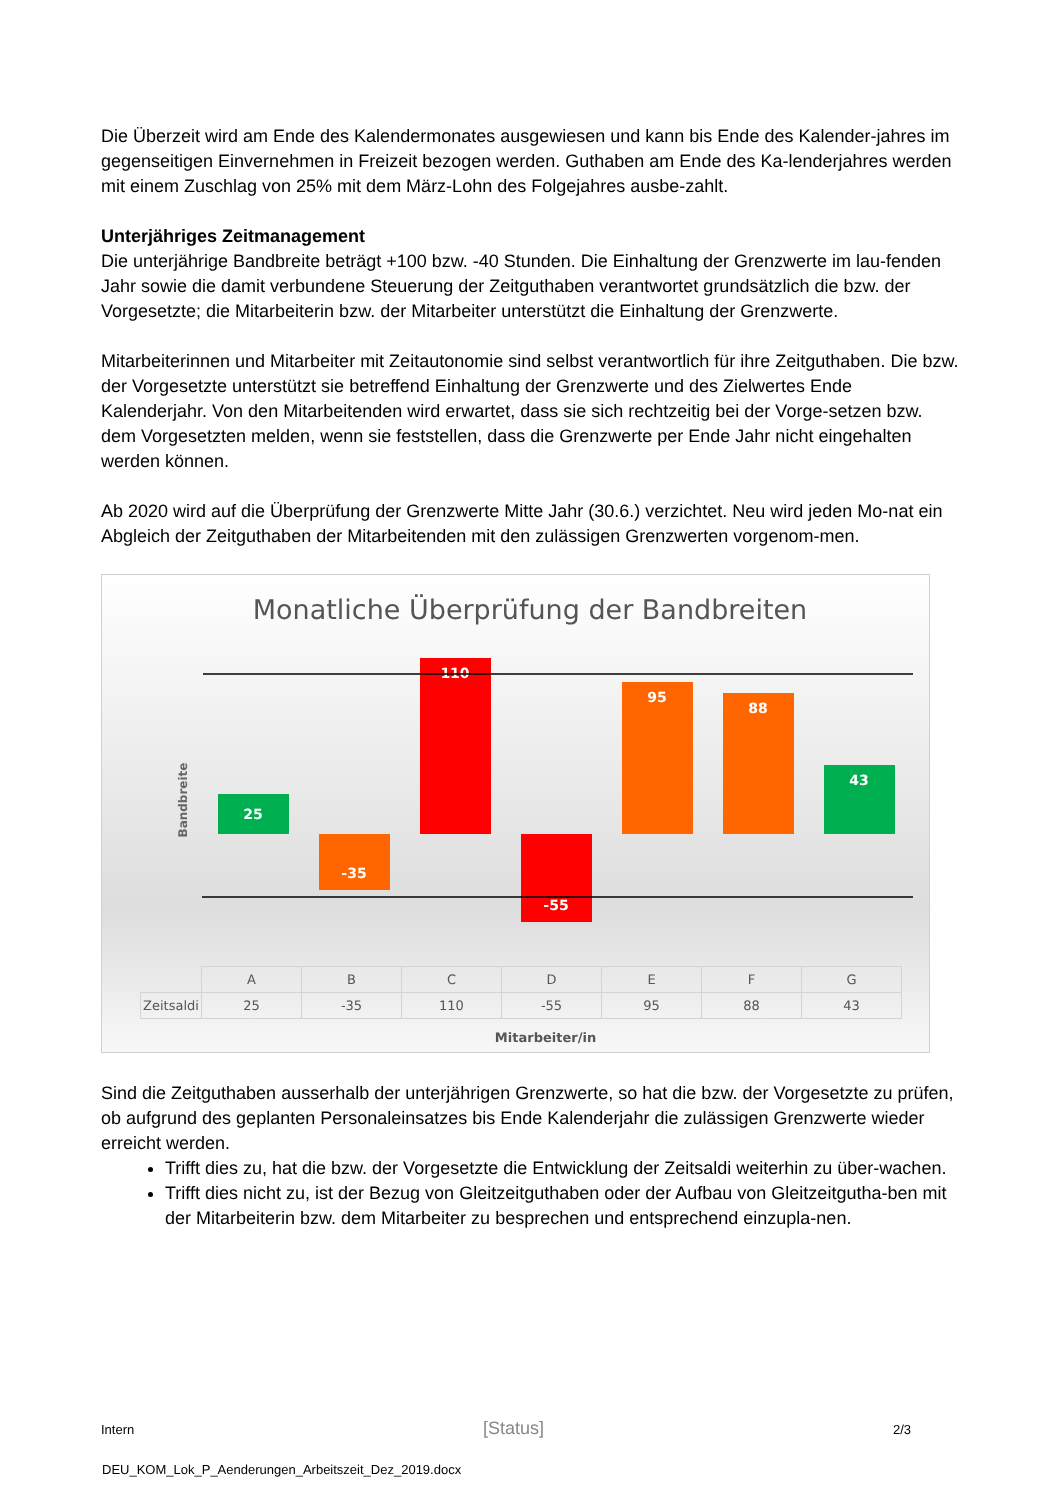Die Überzeit wird am Ende des Kalendermonates ausgewiesen und kann bis Ende des Kalender-jahres im gegenseitigen Einvernehmen in Freizeit bezogen werden. Guthaben am Ende des Ka-lenderjahres werden mit einem Zuschlag von 25% mit dem März-Lohn des Folgejahres ausbe-zahlt.
Unterjähriges Zeitmanagement
Die unterjährige Bandbreite beträgt +100 bzw. -40 Stunden. Die Einhaltung der Grenzwerte im lau-fenden Jahr sowie die damit verbundene Steuerung der Zeitguthaben verantwortet grundsätzlich die bzw. der Vorgesetzte; die Mitarbeiterin bzw. der Mitarbeiter unterstützt die Einhaltung der Grenzwerte.
Mitarbeiterinnen und Mitarbeiter mit Zeitautonomie sind selbst verantwortlich für ihre Zeitguthaben. Die bzw. der Vorgesetzte unterstützt sie betreffend Einhaltung der Grenzwerte und des Zielwertes Ende Kalenderjahr. Von den Mitarbeitenden wird erwartet, dass sie sich rechtzeitig bei der Vorge-setzen bzw. dem Vorgesetzten melden, wenn sie feststellen, dass die Grenzwerte per Ende Jahr nicht eingehalten werden können.
Ab 2020 wird auf die Überprüfung der Grenzwerte Mitte Jahr (30.6.) verzichtet. Neu wird jeden Mo-nat ein Abgleich der Zeitguthaben der Mitarbeitenden mit den zulässigen Grenzwerten vorgenom-men.
Monatliche Überprüfung der Bandbreiten
Bandbreite
25
-35
110
-55
95
88
43
| | A | B | C | D | E | F | G |
| --- | --- | --- | --- | --- | --- | --- | --- |
| Zeitsaldi | 25 | -35 | 110 | -55 | 95 | 88 | 43 |
Mitarbeiter/in
Sind die Zeitguthaben ausserhalb der unterjährigen Grenzwerte, so hat die bzw. der Vorgesetzte zu prüfen, ob aufgrund des geplanten Personaleinsatzes bis Ende Kalenderjahr die zulässigen Grenzwerte wieder erreicht werden.
Trifft dies zu, hat die bzw. der Vorgesetzte die Entwicklung der Zeitsaldi weiterhin zu über-wachen.
Trifft dies nicht zu, ist der Bezug von Gleitzeitguthaben oder der Aufbau von Gleitzeitgutha-ben mit der Mitarbeiterin bzw. dem Mitarbeiter zu besprechen und entsprechend einzupla-nen.
Intern [Status] 2/3
DEU_KOM_Lok_P_Aenderungen_Arbeitszeit_Dez_2019.docx